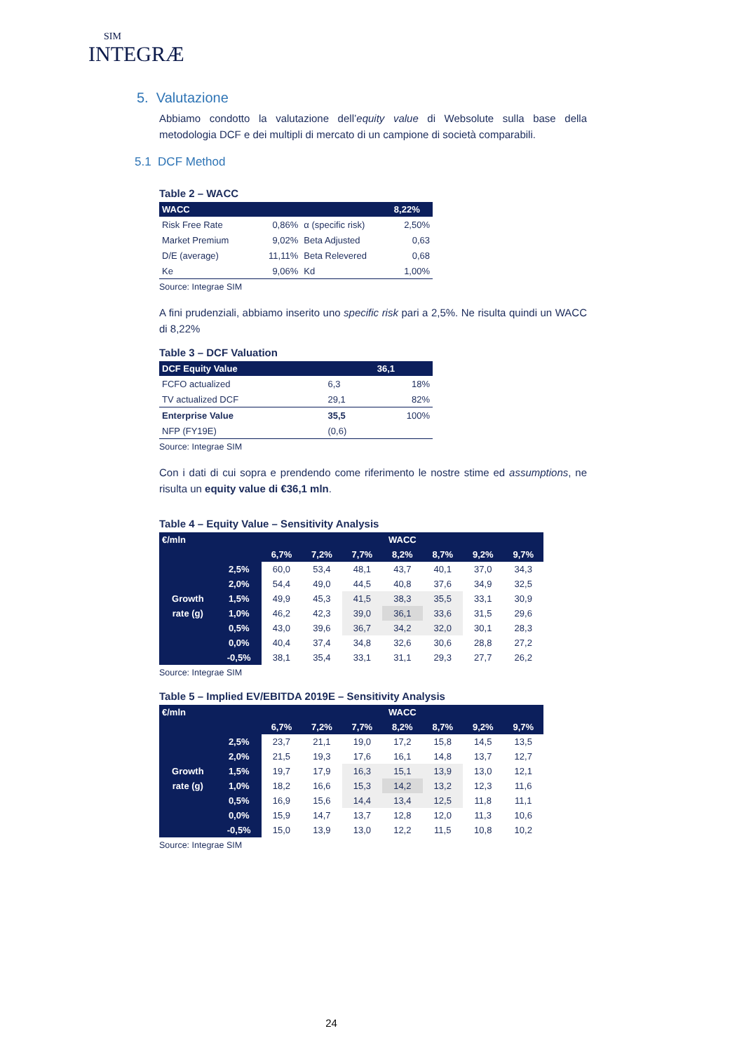SIM
INTEGRÆ
5. Valutazione
Abbiamo condotto la valutazione dell’equity value di Websolute sulla base della metodologia DCF e dei multipli di mercato di un campione di società comparabili.
5.1 DCF Method
Table 2 – WACC
| WACC | | | 8,22% |
| --- | --- | --- | --- |
| Risk Free Rate | 0,86% | α (specific risk) | 2,50% |
| Market Premium | 9,02% | Beta Adjusted | 0,63 |
| D/E (average) | 11,11% | Beta Relevered | 0,68 |
| Ke | 9,06% | Kd | 1,00% |
Source: Integrae SIM
A fini prudenziali, abbiamo inserito uno specific risk pari a 2,5%. Ne risulta quindi un WACC di 8,22%
Table 3 – DCF Valuation
| DCF Equity Value | | 36,1 |
| --- | --- | --- |
| FCFO actualized | 6,3 | 18% |
| TV actualized DCF | 29,1 | 82% |
| Enterprise Value | 35,5 | 100% |
| NFP (FY19E) | (0,6) | |
Source: Integrae SIM
Con i dati di cui sopra e prendendo come riferimento le nostre stime ed assumptions, ne risulta un equity value di €36,1 mln.
Table 4 – Equity Value – Sensitivity Analysis
| €/mln | | WACC | | | | | | |
| | | 6,7% | 7,2% | 7,7% | 8,2% | 8,7% | 9,2% | 9,7% |
| | 2,5% | 60,0 | 53,4 | 48,1 | 43,7 | 40,1 | 37,0 | 34,3 |
| | 2,0% | 54,4 | 49,0 | 44,5 | 40,8 | 37,6 | 34,9 | 32,5 |
| Growth | 1,5% | 49,9 | 45,3 | 41,5 | 38,3 | 35,5 | 33,1 | 30,9 |
| rate (g) | 1,0% | 46,2 | 42,3 | 39,0 | 36,1 | 33,6 | 31,5 | 29,6 |
| | 0,5% | 43,0 | 39,6 | 36,7 | 34,2 | 32,0 | 30,1 | 28,3 |
| | 0,0% | 40,4 | 37,4 | 34,8 | 32,6 | 30,6 | 28,8 | 27,2 |
| | -0,5% | 38,1 | 35,4 | 33,1 | 31,1 | 29,3 | 27,7 | 26,2 |
Source: Integrae SIM
Table 5 – Implied EV/EBITDA 2019E – Sensitivity Analysis
| €/mln | | WACC | | | | | | |
| | | 6,7% | 7,2% | 7,7% | 8,2% | 8,7% | 9,2% | 9,7% |
| | 2,5% | 23,7 | 21,1 | 19,0 | 17,2 | 15,8 | 14,5 | 13,5 |
| | 2,0% | 21,5 | 19,3 | 17,6 | 16,1 | 14,8 | 13,7 | 12,7 |
| Growth | 1,5% | 19,7 | 17,9 | 16,3 | 15,1 | 13,9 | 13,0 | 12,1 |
| rate (g) | 1,0% | 18,2 | 16,6 | 15,3 | 14,2 | 13,2 | 12,3 | 11,6 |
| | 0,5% | 16,9 | 15,6 | 14,4 | 13,4 | 12,5 | 11,8 | 11,1 |
| | 0,0% | 15,9 | 14,7 | 13,7 | 12,8 | 12,0 | 11,3 | 10,6 |
| | -0,5% | 15,0 | 13,9 | 13,0 | 12,2 | 11,5 | 10,8 | 10,2 |
Source: Integrae SIM
24